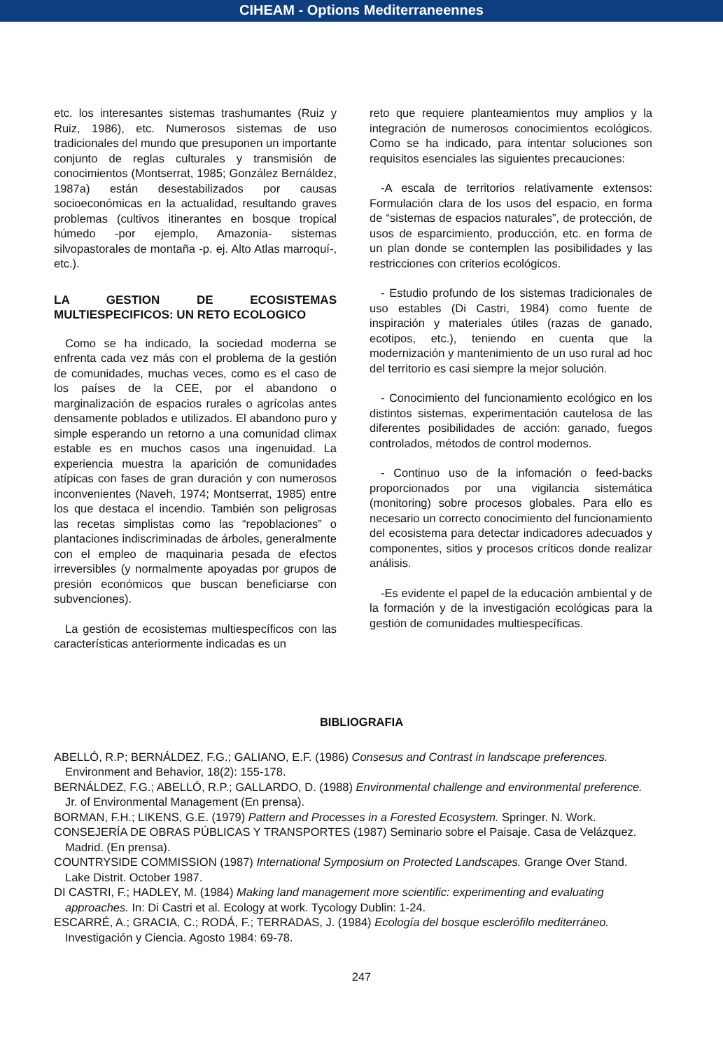CIHEAM - Options Mediterraneennes
etc. los interesantes sistemas trashumantes (Ruiz y Ruiz, 1986), etc. Numerosos sistemas de uso tradicionales del mundo que presuponen un importante conjunto de reglas culturales y transmisión de conocimientos (Montserrat, 1985; González Bernáldez, 1987a) están desestabilizados por causas socioeconómicas en la actualidad, resultando graves problemas (cultivos itinerantes en bosque tropical húmedo -por ejemplo, Amazonia- sistemas silvopastorales de montaña -p. ej. Alto Atlas marroquí-, etc.).
LA GESTION DE ECOSISTEMAS MULTIESPECIFICOS: UN RETO ECOLOGICO
Como se ha indicado, la sociedad moderna se enfrenta cada vez más con el problema de la gestión de comunidades, muchas veces, como es el caso de los países de la CEE, por el abandono o marginalización de espacios rurales o agrícolas antes densamente poblados e utilizados. El abandono puro y simple esperando un retorno a una comunidad climax estable es en muchos casos una ingenuidad. La experiencia muestra la aparición de comunidades atípicas con fases de gran duración y con numerosos inconvenientes (Naveh, 1974; Montserrat, 1985) entre los que destaca el incendio. También son peligrosas las recetas simplistas como las “repoblaciones” o plantaciones indiscriminadas de árboles, generalmente con el empleo de maquinaria pesada de efectos irreversibles (y normalmente apoyadas por grupos de presión económicos que buscan beneficiarse con subvenciones).
La gestión de ecosistemas multiespecíficos con las características anteriormente indicadas es un
reto que requiere planteamientos muy amplios y la integración de numerosos conocimientos ecológicos. Como se ha indicado, para intentar soluciones son requisitos esenciales las siguientes precauciones:
-A escala de territorios relativamente extensos: Formulación clara de los usos del espacio, en forma de “sistemas de espacios naturales”, de protección, de usos de esparcimiento, producción, etc. en forma de un plan donde se contemplen las posibilidades y las restricciones con criterios ecológicos.
- Estudio profundo de los sistemas tradicionales de uso estables (Di Castri, 1984) como fuente de inspiración y materiales útiles (razas de ganado, ecotipos, etc.), teniendo en cuenta que la modernización y mantenimiento de un uso rural ad hoc del territorio es casi siempre la mejor solución.
- Conocimiento del funcionamiento ecológico en los distintos sistemas, experimentación cautelosa de las diferentes posibilidades de acción: ganado, fuegos controlados, métodos de control modernos.
- Continuo uso de la infomación o feed-backs proporcionados por una vigilancia sistemática (monitoring) sobre procesos globales. Para ello es necesario un correcto conocimiento del funcionamiento del ecosistema para detectar indicadores adecuados y componentes, sitios y procesos críticos donde realizar análisis.
-Es evidente el papel de la educación ambiental y de la formación y de la investigación ecológicas para la gestión de comunidades multiespecíficas.
BIBLIOGRAFIA
ABELLÓ, R.P; BERNÁLDEZ, F.G.; GALIANO, E.F. (1986) Consesus and Contrast in landscape preferences. Environment and Behavior, 18(2): 155-178.
BERNÁLDEZ, F.G.; ABELLÓ, R.P.; GALLARDO, D. (1988) Environmental challenge and environmental preference. Jr. of Environmental Management (En prensa).
BORMAN, F.H.; LIKENS, G.E. (1979) Pattern and Processes in a Forested Ecosystem. Springer. N. Work.
CONSEJERÍA DE OBRAS PÚBLICAS Y TRANSPORTES (1987) Seminario sobre el Paisaje. Casa de Velázquez. Madrid. (En prensa).
COUNTRYSIDE COMMISSION (1987) International Symposium on Protected Landscapes. Grange Over Stand. Lake Distrit. October 1987.
DI CASTRI, F.; HADLEY, M. (1984) Making land management more scientific: experimenting and evaluating approaches. In: Di Castri et al. Ecology at work. Tycology Dublin: 1-24.
ESCARRÉ, A.; GRACIA, C.; RODÁ, F.; TERRADAS, J. (1984) Ecología del bosque esclerófilo mediterráneo. Investigación y Ciencia. Agosto 1984: 69-78.
247